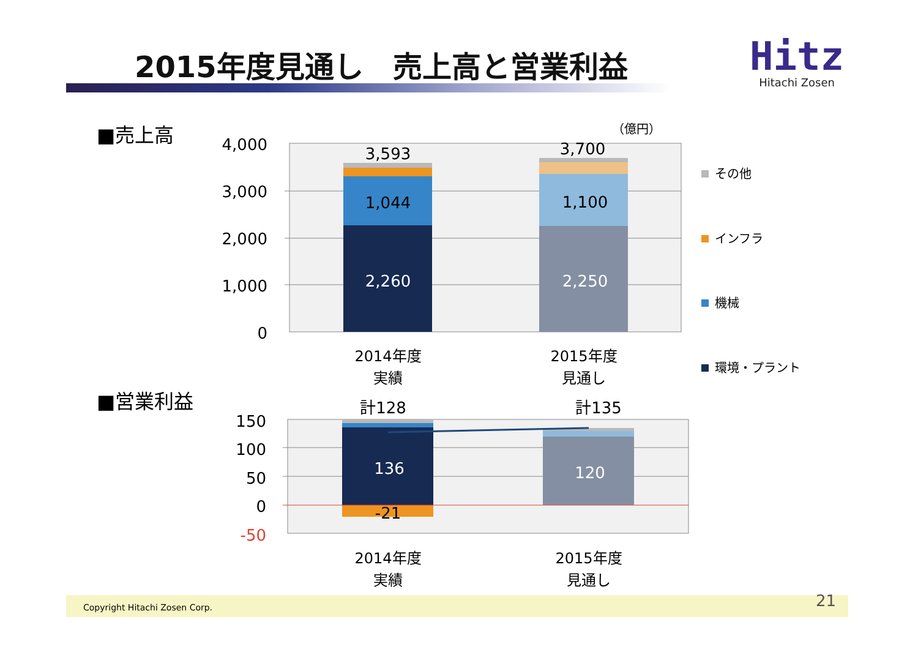2015年度見通し　売上高と営業利益
Hitz
Hitachi Zosen
■売上高
■営業利益
4,000
3,000
2,000
1,000
0
（億円）
3,593
3,700
1,044
1,100
2,260
2,250
2014年度
実績
2015年度
見通し
その他
インフラ
機械
環境・プラント
150
100
50
0
-50
計128
計135
136
120
-21
2014年度
実績
2015年度
見通し
Copyright Hitachi Zosen Corp. 21